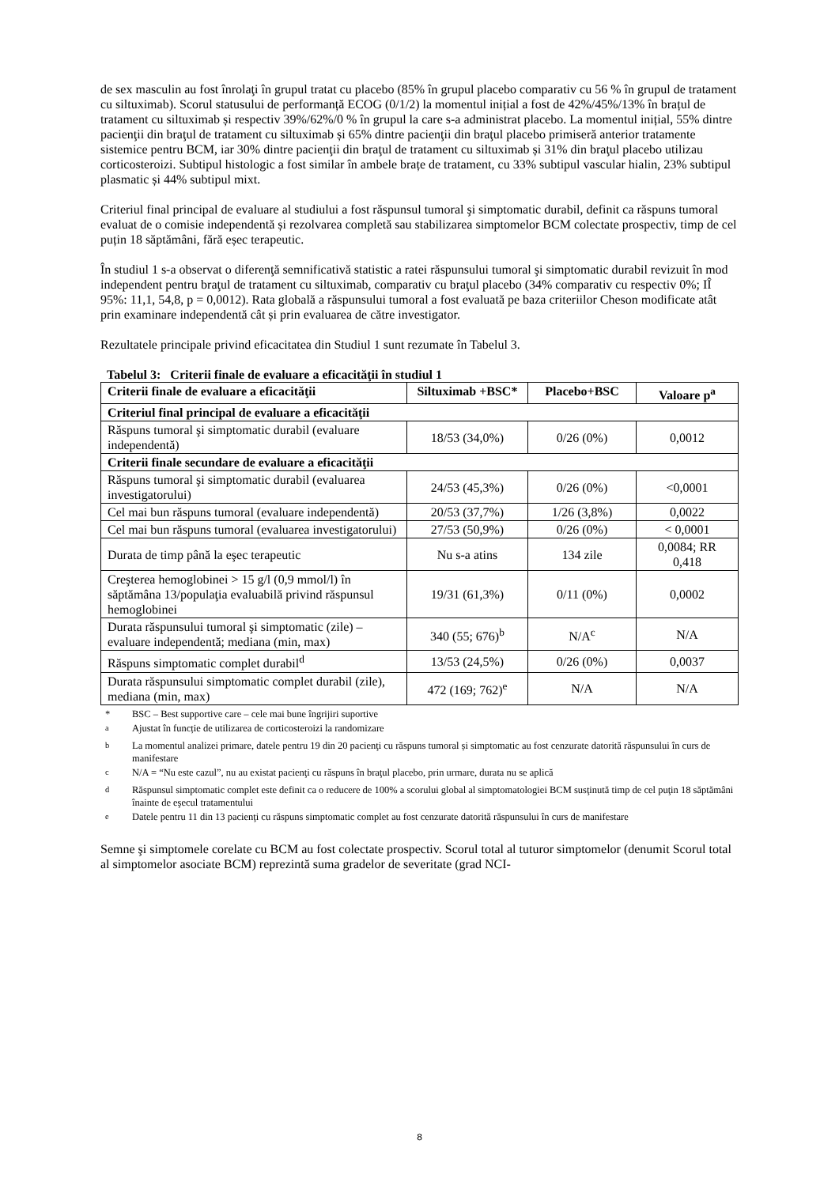de sex masculin au fost înrolaţi în grupul tratat cu placebo (85% în grupul placebo comparativ cu 56 % în grupul de tratament cu siltuximab). Scorul statusului de performanță ECOG (0/1/2) la momentul inițial a fost de 42%/45%/13% în brațul de tratament cu siltuximab și respectiv 39%/62%/0 % în grupul la care s-a administrat placebo. La momentul inițial, 55% dintre pacienţii din braţul de tratament cu siltuximab și 65% dintre pacienţii din braţul placebo primiseră anterior tratamente sistemice pentru BCM, iar 30% dintre pacienţii din braţul de tratament cu siltuximab și 31% din braţul placebo utilizau corticosteroizi. Subtipul histologic a fost similar în ambele brațe de tratament, cu 33% subtipul vascular hialin, 23% subtipul plasmatic și 44% subtipul mixt.
Criteriul final principal de evaluare al studiului a fost răspunsul tumoral şi simptomatic durabil, definit ca răspuns tumoral evaluat de o comisie independentă și rezolvarea completă sau stabilizarea simptomelor BCM colectate prospectiv, timp de cel puțin 18 săptămâni, fără eșec terapeutic.
În studiul 1 s-a observat o diferenţă semnificativă statistic a ratei răspunsului tumoral şi simptomatic durabil revizuit în mod independent pentru braţul de tratament cu siltuximab, comparativ cu braţul placebo (34% comparativ cu respectiv 0%; IÎ 95%: 11,1, 54,8, p = 0,0012). Rata globală a răspunsului tumoral a fost evaluată pe baza criteriilor Cheson modificate atât prin examinare independentă cât și prin evaluarea de către investigator.
Rezultatele principale privind eficacitatea din Studiul 1 sunt rezumate în Tabelul 3.
Tabelul 3: Criterii finale de evaluare a eficacităţii în studiul 1
| Criterii finale de evaluare a eficacităţii | Siltuximab +BSC* | Placebo+BSC | Valoare p<sup>a</sup> |
| --- | --- | --- | --- |
| Criteriul final principal de evaluare a eficacităţii | | | |
| Răspuns tumoral şi simptomatic durabil (evaluare independentă) | 18/53 (34,0%) | 0/26 (0%) | 0,0012 |
| Criterii finale secundare de evaluare a eficacităţii | | | |
| Răspuns tumoral şi simptomatic durabil (evaluarea investigatorului) | 24/53 (45,3%) | 0/26 (0%) | <0,0001 |
| Cel mai bun răspuns tumoral (evaluare independentă) | 20/53 (37,7%) | 1/26 (3,8%) | 0,0022 |
| Cel mai bun răspuns tumoral (evaluarea investigatorului) | 27/53 (50,9%) | 0/26 (0%) | < 0,0001 |
| Durata de timp până la eşec terapeutic | Nu s-a atins | 134 zile | 0,0084; RR 0,418 |
| Creşterea hemoglobinei > 15 g/l (0,9 mmol/l) în săptămâna 13/populaţia evaluabilă privind răspunsul hemoglobinei | 19/31 (61,3%) | 0/11 (0%) | 0,0002 |
| Durata răspunsului tumoral şi simptomatic (zile) – evaluare independentă; mediana (min, max) | 340 (55; 676)<sup>b</sup> | N/A<sup>c</sup> | N/A |
| Răspuns simptomatic complet durabil<sup>d</sup> | 13/53 (24,5%) | 0/26 (0%) | 0,0037 |
| Durata răspunsului simptomatic complet durabil (zile), mediana (min, max) | 472 (169; 762)<sup>e</sup> | N/A | N/A |
* BSC – Best supportive care – cele mai bune îngrijiri suportive
<sup>a</sup> Ajustat în funcție de utilizarea de corticosteroizi la randomizare
<sup>b</sup> La momentul analizei primare, datele pentru 19 din 20 pacienţi cu răspuns tumoral și simptomatic au fost cenzurate datorită răspunsului în curs de manifestare
<sup>c</sup> N/A = “Nu este cazul”, nu au existat pacienţi cu răspuns în braţul placebo, prin urmare, durata nu se aplică
<sup>d</sup> Răspunsul simptomatic complet este definit ca o reducere de 100% a scorului global al simptomatologiei BCM susţinută timp de cel puţin 18 săptămâni înainte de eşecul tratamentului
<sup>e</sup> Datele pentru 11 din 13 pacienţi cu răspuns simptomatic complet au fost cenzurate datorită răspunsului în curs de manifestare
Semne şi simptomele corelate cu BCM au fost colectate prospectiv. Scorul total al tuturor simptomelor (denumit Scorul total al simptomelor asociate BCM) reprezintă suma gradelor de severitate (grad NCI-
8